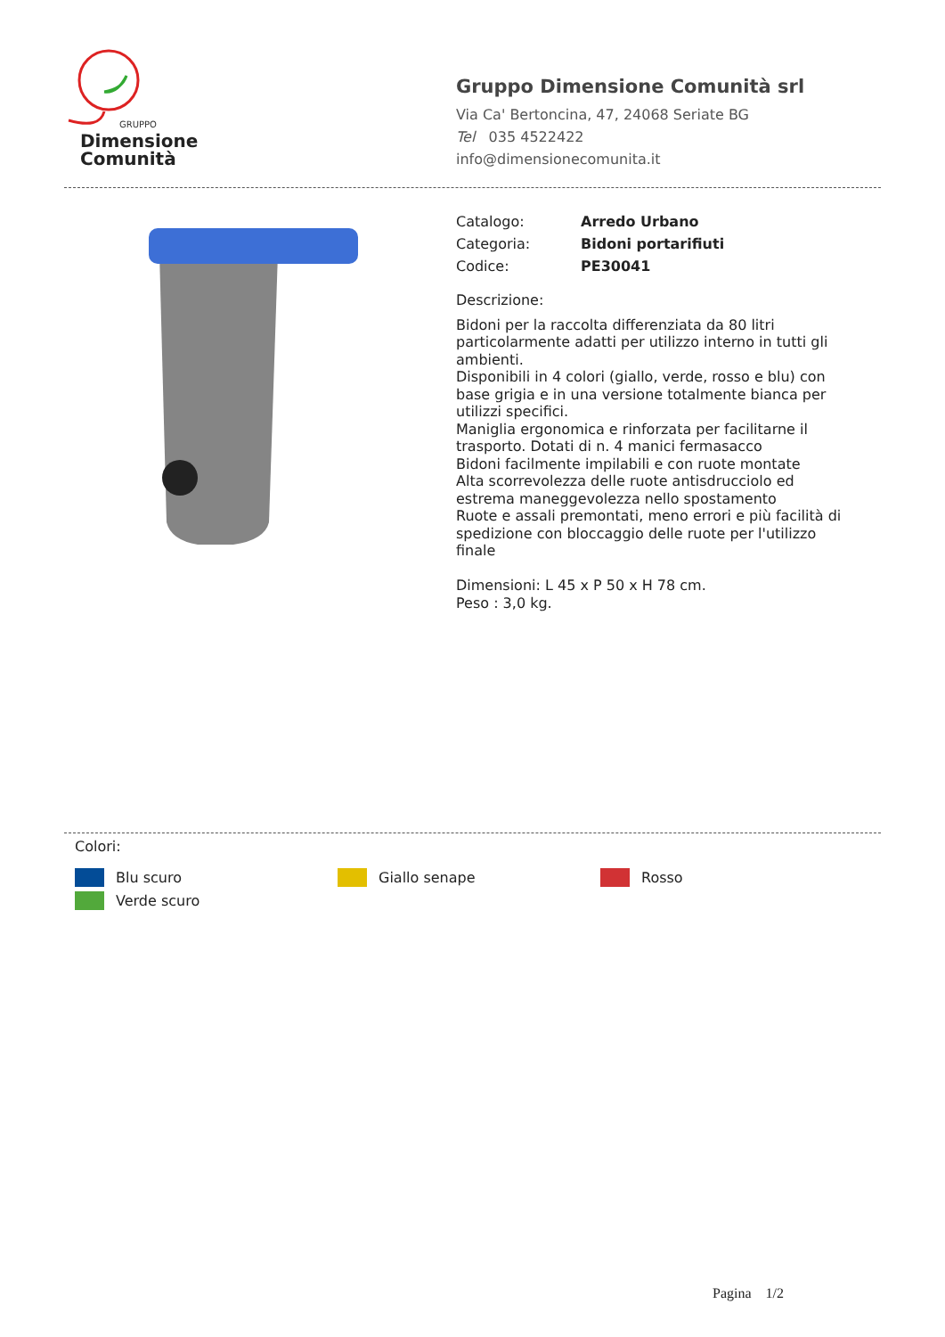GRUPPO
Dimensione
Comunità
Gruppo Dimensione Comunità srl
Via Ca' Bertoncina, 47, 24068 Seriate BG
Tel 035 4522422
info@dimensionecomunita.it
Catalogo: Arredo Urbano
Categoria: Bidoni portarifiuti
Codice: PE30041
Descrizione:
Bidoni per la raccolta differenziata da 80 litri particolarmente adatti per utilizzo interno in tutti gli ambienti.
Disponibili in 4 colori (giallo, verde, rosso e blu) con base grigia e in una versione totalmente bianca per utilizzi specifici.
Maniglia ergonomica e rinforzata per facilitarne il trasporto. Dotati di n. 4 manici fermasacco
Bidoni facilmente impilabili e con ruote montate
Alta scorrevolezza delle ruote antisdrucciolo ed estrema maneggevolezza nello spostamento
Ruote e assali premontati, meno errori e più facilità di spedizione con bloccaggio delle ruote per l'utilizzo finale
Dimensioni: L 45 x P 50 x H 78 cm.
Peso : 3,0 kg.
Colori:
Blu scuro
Giallo senape
Rosso
Verde scuro
Pagina 1/2